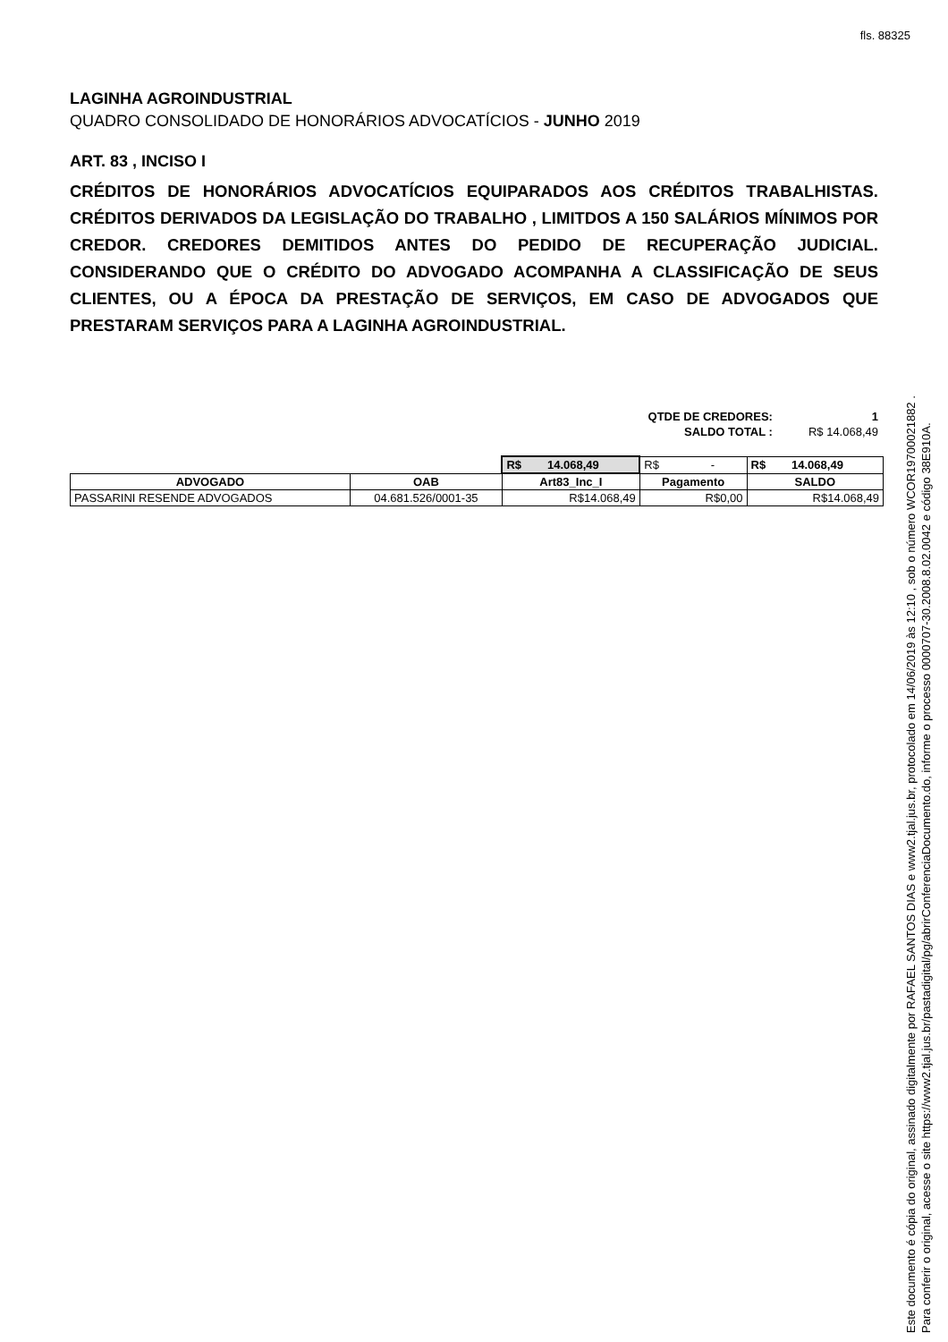fls. 88325
LAGINHA AGROINDUSTRIAL
QUADRO CONSOLIDADO DE HONORÁRIOS ADVOCATÍCIOS - JUNHO 2019
ART. 83 , INCISO I
CRÉDITOS DE HONORÁRIOS ADVOCATÍCIOS EQUIPARADOS AOS CRÉDITOS TRABALHISTAS. CRÉDITOS DERIVADOS DA LEGISLAÇÃO DO TRABALHO , LIMITDOS A 150 SALÁRIOS MÍNIMOS POR CREDOR. CREDORES DEMITIDOS ANTES DO PEDIDO DE RECUPERAÇÃO JUDICIAL. CONSIDERANDO QUE O CRÉDITO DO ADVOGADO ACOMPANHA A CLASSIFICAÇÃO DE SEUS CLIENTES, OU A ÉPOCA DA PRESTAÇÃO DE SERVIÇOS, EM CASO DE ADVOGADOS QUE PRESTARAM SERVIÇOS PARA A LAGINHA AGROINDUSTRIAL.
| QTDE DE CREDORES: | 1 |
| SALDO TOTAL : | R$ 14.068,49 |
| | | R$ 14.068,49 | R$ - | R$ 14.068,49 |
| ADVOGADO | OAB | Art83_Inc_I | Pagamento | SALDO |
| PASSARINI RESENDE ADVOGADOS | 04.681.526/0001-35 | R$14.068,49 | R$0,00 | R$14.068,49 |
Este documento é cópia do original, assinado digitalmente por RAFAEL SANTOS DIAS e www2.tjal.jus.br, protocolado em 14/06/2019 às 12:10 , sob o número WCOR19700021882 .
Para conferir o original, acesse o site https://www2.tjal.jus.br/pastadigital/pg/abrirConferenciaDocumento.do, informe o processo 0000707-30.2008.8.02.0042 e código 38E910A.